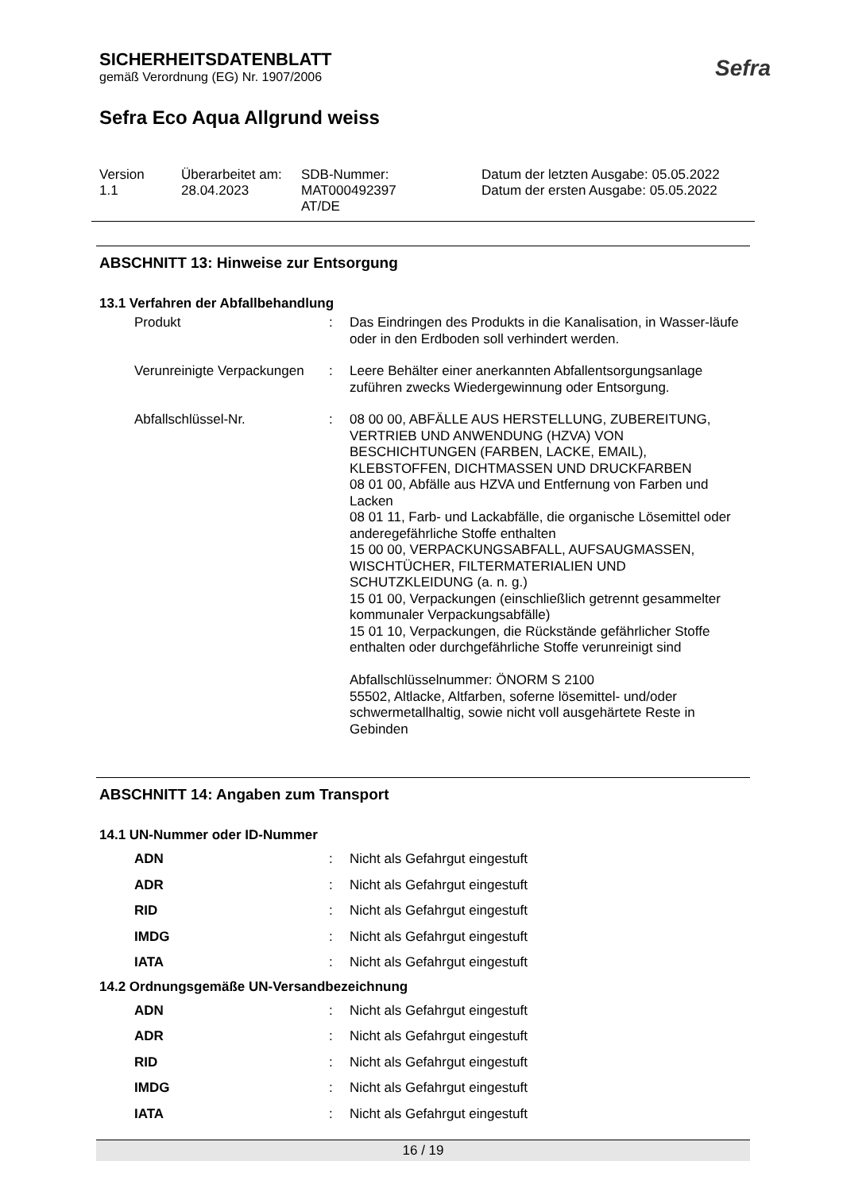SICHERHEITSDATENBLATT
gemäß Verordnung (EG) Nr. 1907/2006
Sefra Eco Aqua Allgrund weiss
Sefra
Version
1.1
Überarbeitet am:
28.04.2023
SDB-Nummer:
MAT000492397
AT/DE
Datum der letzten Ausgabe: 05.05.2022
Datum der ersten Ausgabe: 05.05.2022
ABSCHNITT 13: Hinweise zur Entsorgung
13.1 Verfahren der Abfallbehandlung
| Produkt | : | Das Eindringen des Produkts in die Kanalisation, in Wasser-läufe oder in den Erdboden soll verhindert werden. |
| Verunreinigte Verpackungen | : | Leere Behälter einer anerkannten Abfallentsorgungsanlage zuführen zwecks Wiedergewinnung oder Entsorgung. |
| Abfallschlüssel-Nr. | : | 08 00 00, ABFÄLLE AUS HERSTELLUNG, ZUBEREITUNG, VERTRIEB UND ANWENDUNG (HZVA) VON BESCHICHTUNGEN (FARBEN, LACKE, EMAIL), KLEBSTOFFEN, DICHTMASSEN UND DRUCKFARBEN 08 01 00, Abfälle aus HZVA und Entfernung von Farben und Lacken 08 01 11, Farb- und Lackabfälle, die organische Lösemittel oder anderegefährliche Stoffe enthalten 15 00 00, VERPACKUNGSABFALL, AUFSAUGMASSEN, WISCHTÜCHER, FILTERMATERIALIEN UND SCHUTZKLEIDUNG (a. n. g.) 15 01 00, Verpackungen (einschließlich getrennt gesammelter kommunaler Verpackungsabfälle) 15 01 10, Verpackungen, die Rückstände gefährlicher Stoffe enthalten oder durchgefährliche Stoffe verunreinigt sind Abfallschlüsselnummer: ÖNORM S 2100 55502, Altlacke, Altfarben, soferne lösemittel- und/oder schwermetallhaltig, sowie nicht voll ausgehärtete Reste in Gebinden |
ABSCHNITT 14: Angaben zum Transport
14.1 UN-Nummer oder ID-Nummer
| ADN | : | Nicht als Gefahrgut eingestuft |
| ADR | : | Nicht als Gefahrgut eingestuft |
| RID | : | Nicht als Gefahrgut eingestuft |
| IMDG | : | Nicht als Gefahrgut eingestuft |
| IATA | : | Nicht als Gefahrgut eingestuft |
14.2 Ordnungsgemäße UN-Versandbezeichnung
| ADN | : | Nicht als Gefahrgut eingestuft |
| ADR | : | Nicht als Gefahrgut eingestuft |
| RID | : | Nicht als Gefahrgut eingestuft |
| IMDG | : | Nicht als Gefahrgut eingestuft |
| IATA | : | Nicht als Gefahrgut eingestuft |
16 / 19